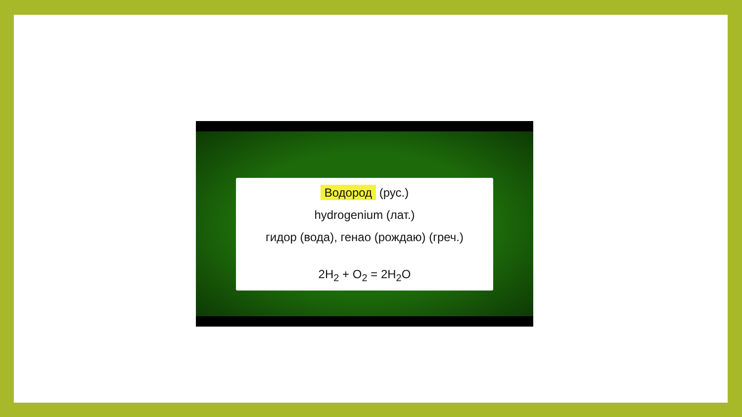Водород (рус.)
hydrogenium (лат.)
гидор (вода), генао (рождаю) (греч.)
2H<sub>2</sub> + O<sub>2</sub> = 2H<sub>2</sub>O